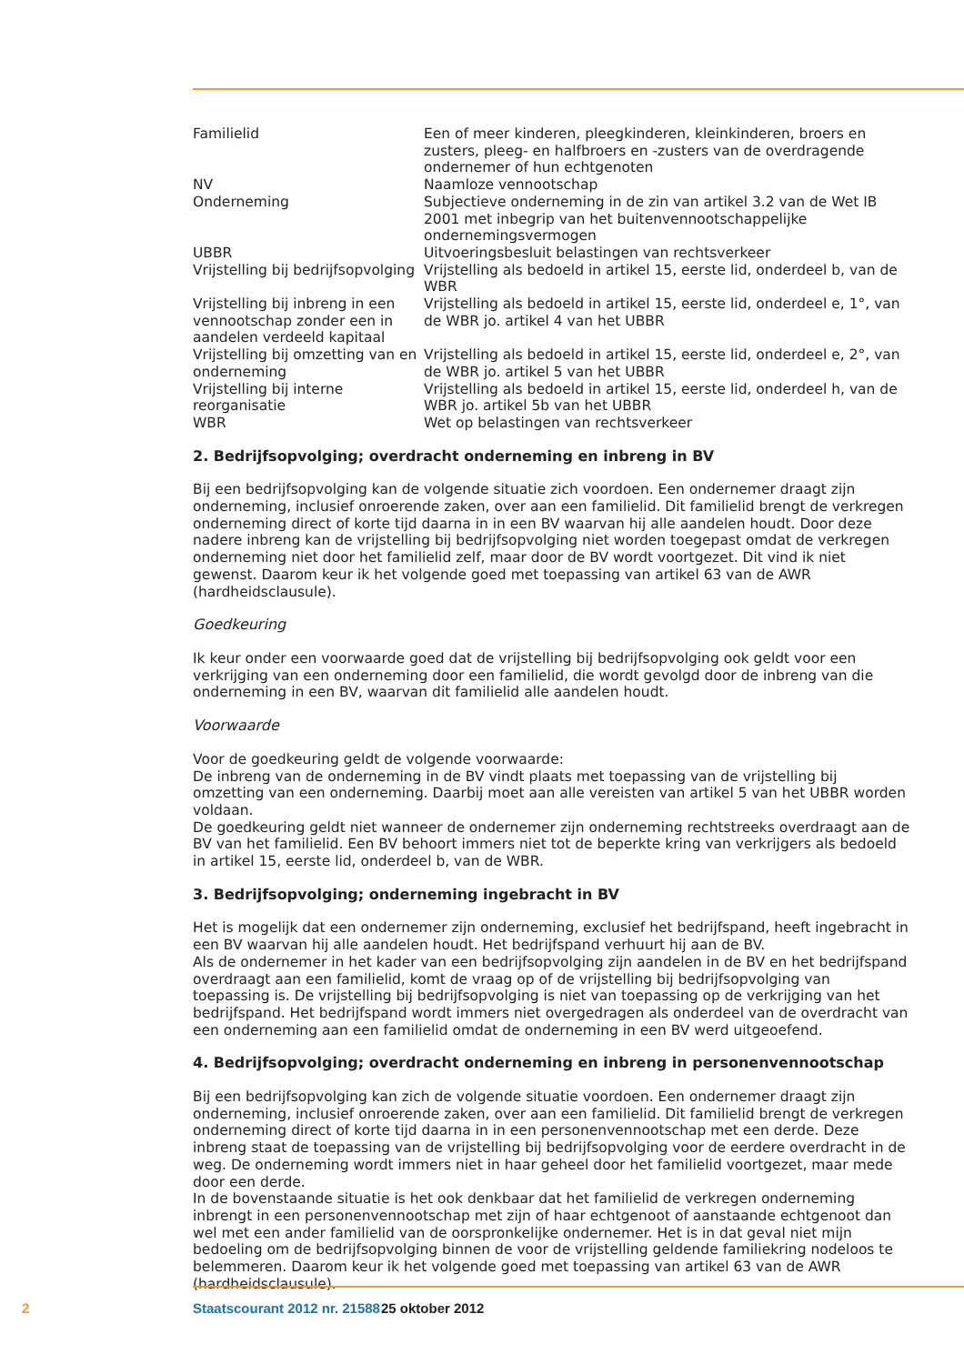| Familielid | Een of meer kinderen, pleegkinderen, kleinkinderen, broers en zusters, pleeg- en halfbroers en -zusters van de overdragende ondernemer of hun echtgenoten |
| NV | Naamloze vennootschap |
| Onderneming | Subjectieve onderneming in de zin van artikel 3.2 van de Wet IB 2001 met inbegrip van het buitenvennootschappelijke ondernemingsvermogen |
| UBBR | Uitvoeringsbesluit belastingen van rechtsverkeer |
| Vrijstelling bij bedrijfsopvolging | Vrijstelling als bedoeld in artikel 15, eerste lid, onderdeel b, van de WBR |
| Vrijstelling bij inbreng in een vennootschap zonder een in aandelen verdeeld kapitaal | Vrijstelling als bedoeld in artikel 15, eerste lid, onderdeel e, 1°, van de WBR jo. artikel 4 van het UBBR |
| Vrijstelling bij omzetting van en onderneming | Vrijstelling als bedoeld in artikel 15, eerste lid, onderdeel e, 2°, van de WBR jo. artikel 5 van het UBBR |
| Vrijstelling bij interne reorganisatie | Vrijstelling als bedoeld in artikel 15, eerste lid, onderdeel h, van de WBR jo. artikel 5b van het UBBR |
| WBR | Wet op belastingen van rechtsverkeer |
2. Bedrijfsopvolging; overdracht onderneming en inbreng in BV
Bij een bedrijfsopvolging kan de volgende situatie zich voordoen. Een ondernemer draagt zijn onderneming, inclusief onroerende zaken, over aan een familielid. Dit familielid brengt de verkregen onderneming direct of korte tijd daarna in in een BV waarvan hij alle aandelen houdt. Door deze nadere inbreng kan de vrijstelling bij bedrijfsopvolging niet worden toegepast omdat de verkregen onderneming niet door het familielid zelf, maar door de BV wordt voortgezet. Dit vind ik niet gewenst. Daarom keur ik het volgende goed met toepassing van artikel 63 van de AWR (hardheidsclausule).
Goedkeuring
Ik keur onder een voorwaarde goed dat de vrijstelling bij bedrijfsopvolging ook geldt voor een verkrijging van een onderneming door een familielid, die wordt gevolgd door de inbreng van die onderneming in een BV, waarvan dit familielid alle aandelen houdt.
Voorwaarde
Voor de goedkeuring geldt de volgende voorwaarde:
De inbreng van de onderneming in de BV vindt plaats met toepassing van de vrijstelling bij omzetting van een onderneming. Daarbij moet aan alle vereisten van artikel 5 van het UBBR worden voldaan.
De goedkeuring geldt niet wanneer de ondernemer zijn onderneming rechtstreeks overdraagt aan de BV van het familielid. Een BV behoort immers niet tot de beperkte kring van verkrijgers als bedoeld in artikel 15, eerste lid, onderdeel b, van de WBR.
3. Bedrijfsopvolging; onderneming ingebracht in BV
Het is mogelijk dat een ondernemer zijn onderneming, exclusief het bedrijfspand, heeft ingebracht in een BV waarvan hij alle aandelen houdt. Het bedrijfspand verhuurt hij aan de BV.
Als de ondernemer in het kader van een bedrijfsopvolging zijn aandelen in de BV en het bedrijfspand overdraagt aan een familielid, komt de vraag op of de vrijstelling bij bedrijfsopvolging van toepassing is. De vrijstelling bij bedrijfsopvolging is niet van toepassing op de verkrijging van het bedrijfspand. Het bedrijfspand wordt immers niet overgedragen als onderdeel van de overdracht van een onderneming aan een familielid omdat de onderneming in een BV werd uitgeoefend.
4. Bedrijfsopvolging; overdracht onderneming en inbreng in personenvennootschap
Bij een bedrijfsopvolging kan zich de volgende situatie voordoen. Een ondernemer draagt zijn onderneming, inclusief onroerende zaken, over aan een familielid. Dit familielid brengt de verkregen onderneming direct of korte tijd daarna in in een personenvennootschap met een derde. Deze inbreng staat de toepassing van de vrijstelling bij bedrijfsopvolging voor de eerdere overdracht in de weg. De onderneming wordt immers niet in haar geheel door het familielid voortgezet, maar mede door een derde.
In de bovenstaande situatie is het ook denkbaar dat het familielid de verkregen onderneming inbrengt in een personenvennootschap met zijn of haar echtgenoot of aanstaande echtgenoot dan wel met een ander familielid van de oorspronkelijke ondernemer. Het is in dat geval niet mijn bedoeling om de bedrijfsopvolging binnen de voor de vrijstelling geldende familiekring nodeloos te belemmeren. Daarom keur ik het volgende goed met toepassing van artikel 63 van de AWR (hardheidsclausule).
2 Staatscourant 2012 nr. 21588 25 oktober 2012